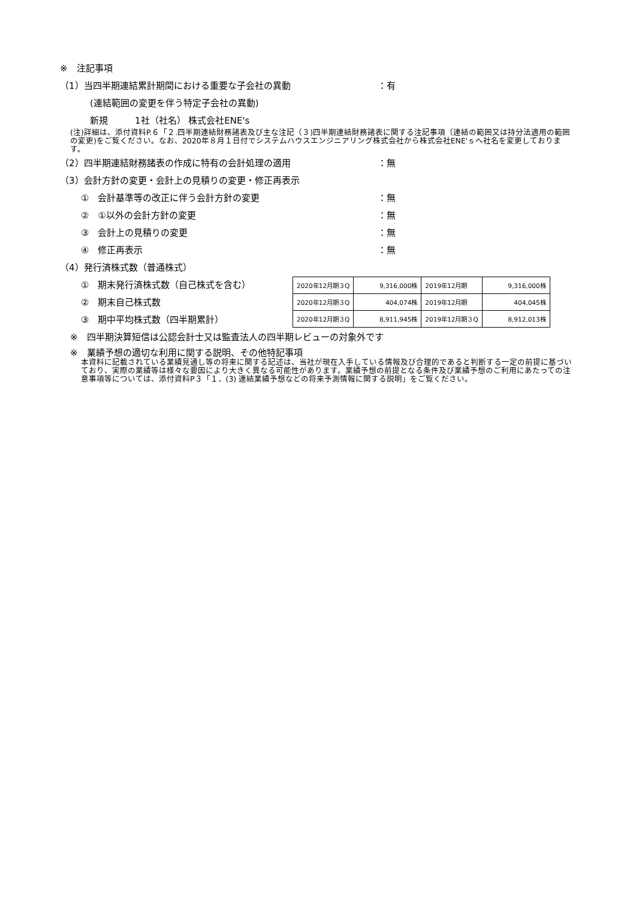※　注記事項
（1）当四半期連結累計期間における重要な子会社の異動 ：有
(連結範囲の変更を伴う特定子会社の異動)
新規　　　1社（社名） 株式会社ENE's
(注)詳細は、添付資料P.６「２.四半期連結財務諸表及び主な注記（３)四半期連結財務諸表に関する注記事項（連結の範囲又は持分法適用の範囲の変更)をご覧ください。なお、2020年８月１日付でシステムハウスエンジニアリング株式会社から株式会社ENE'ｓへ社名を変更しております。
（2）四半期連結財務諸表の作成に特有の会計処理の適用 ：無
（3）会計方針の変更・会計上の見積りの変更・修正再表示
①　会計基準等の改正に伴う会計方針の変更 ：無
②　①以外の会計方針の変更 ：無
③　会計上の見積りの変更 ：無
④　修正再表示 ：無
（4）発行済株式数（普通株式）
①　期末発行済株式数（自己株式を含む）
②　期末自己株式数
③　期中平均株式数（四半期累計）
| 2020年12月期３Q | 9,316,000株 | 2019年12月期 | 9,316,000株 |
| 2020年12月期３Q | 404,074株 | 2019年12月期 | 404,045株 |
| 2020年12月期３Q | 8,911,945株 | 2019年12月期３Q | 8,912,013株 |
※　四半期決算短信は公認会計士又は監査法人の四半期レビューの対象外です
※　業績予想の適切な利用に関する説明、その他特記事項
本資料に記載されている業績見通し等の将来に関する記述は、当社が現在入手している情報及び合理的であると判断する一定の前提に基づいており、実際の業績等は様々な要因により大きく異なる可能性があります。業績予想の前提となる条件及び業績予想のご利用にあたっての注意事項等については、添付資料P３「１．(3) 連結業績予想などの将来予測情報に関する説明」をご覧ください。